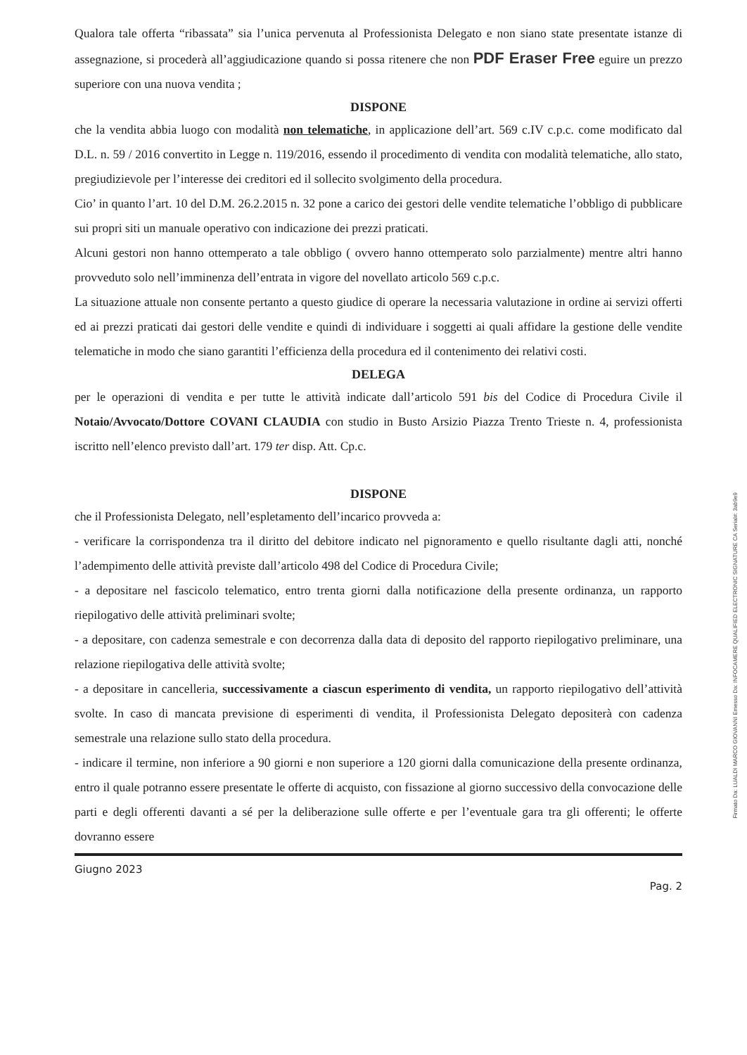Qualora tale offerta “ribassata” sia l’unica pervenuta al Professionista Delegato e non siano state presentate istanze di assegnazione, si procederà all’aggiudicazione quando si possa ritenere che non PDF Eraser Free eguire un prezzo superiore con una nuova vendita ;
DISPONE
che la vendita abbia luogo con modalità non telematiche, in applicazione dell’art. 569 c.IV c.p.c. come modificato dal D.L. n. 59 / 2016 convertito in Legge n. 119/2016, essendo il procedimento di vendita con modalità telematiche, allo stato, pregiudizievole per l’interesse dei creditori ed il sollecito svolgimento della procedura.
Cio’ in quanto l’art. 10 del D.M. 26.2.2015 n. 32 pone a carico dei gestori delle vendite telematiche l’obbligo di pubblicare sui propri siti un manuale operativo con indicazione dei prezzi praticati.
Alcuni gestori non hanno ottemperato a tale obbligo ( ovvero hanno ottemperato solo parzialmente) mentre altri hanno provveduto solo nell’imminenza dell’entrata in vigore del novellato articolo 569 c.p.c.
La situazione attuale non consente pertanto a questo giudice di operare la necessaria valutazione in ordine ai servizi offerti ed ai prezzi praticati dai gestori delle vendite e quindi di individuare i soggetti ai quali affidare la gestione delle vendite telematiche in modo che siano garantiti l’efficienza della procedura ed il contenimento dei relativi costi.
DELEGA
per le operazioni di vendita e per tutte le attività indicate dall’articolo 591 bis del Codice di Procedura Civile il Notaio/Avvocato/Dottore COVANI CLAUDIA con studio in Busto Arsizio Piazza Trento Trieste n. 4, professionista iscritto nell’elenco previsto dall’art. 179 ter disp. Att. Cp.c.
DISPONE
che il Professionista Delegato, nell’espletamento dell’incarico provveda a:
- verificare la corrispondenza tra il diritto del debitore indicato nel pignoramento e quello risultante dagli atti, nonché l’adempimento delle attività previste dall’articolo 498 del Codice di Procedura Civile;
- a depositare nel fascicolo telematico, entro trenta giorni dalla notificazione della presente ordinanza, un rapporto riepilogativo delle attività preliminari svolte;
- a depositare, con cadenza semestrale e con decorrenza dalla data di deposito del rapporto riepilogativo preliminare, una relazione riepilogativa delle attività svolte;
- a depositare in cancelleria, successivamente a ciascun esperimento di vendita, un rapporto riepilogativo dell’attività svolte. In caso di mancata previsione di esperimenti di vendita, il Professionista Delegato depositerà con cadenza semestrale una relazione sullo stato della procedura.
- indicare il termine, non inferiore a 90 giorni e non superiore a 120 giorni dalla comunicazione della presente ordinanza, entro il quale potranno essere presentate le offerte di acquisto, con fissazione al giorno successivo della convocazione delle parti e degli offerenti davanti a sé per la deliberazione sulle offerte e per l’eventuale gara tra gli offerenti; le offerte dovranno essere
Giugno 2023
Pag. 2
Firmato Da: LUALDI MARCO GIOVANNI Emesso Da: INFOCAMERE QUALIFIED ELECTRONIC SIGNATURE CA Serial#: 3ab9e9